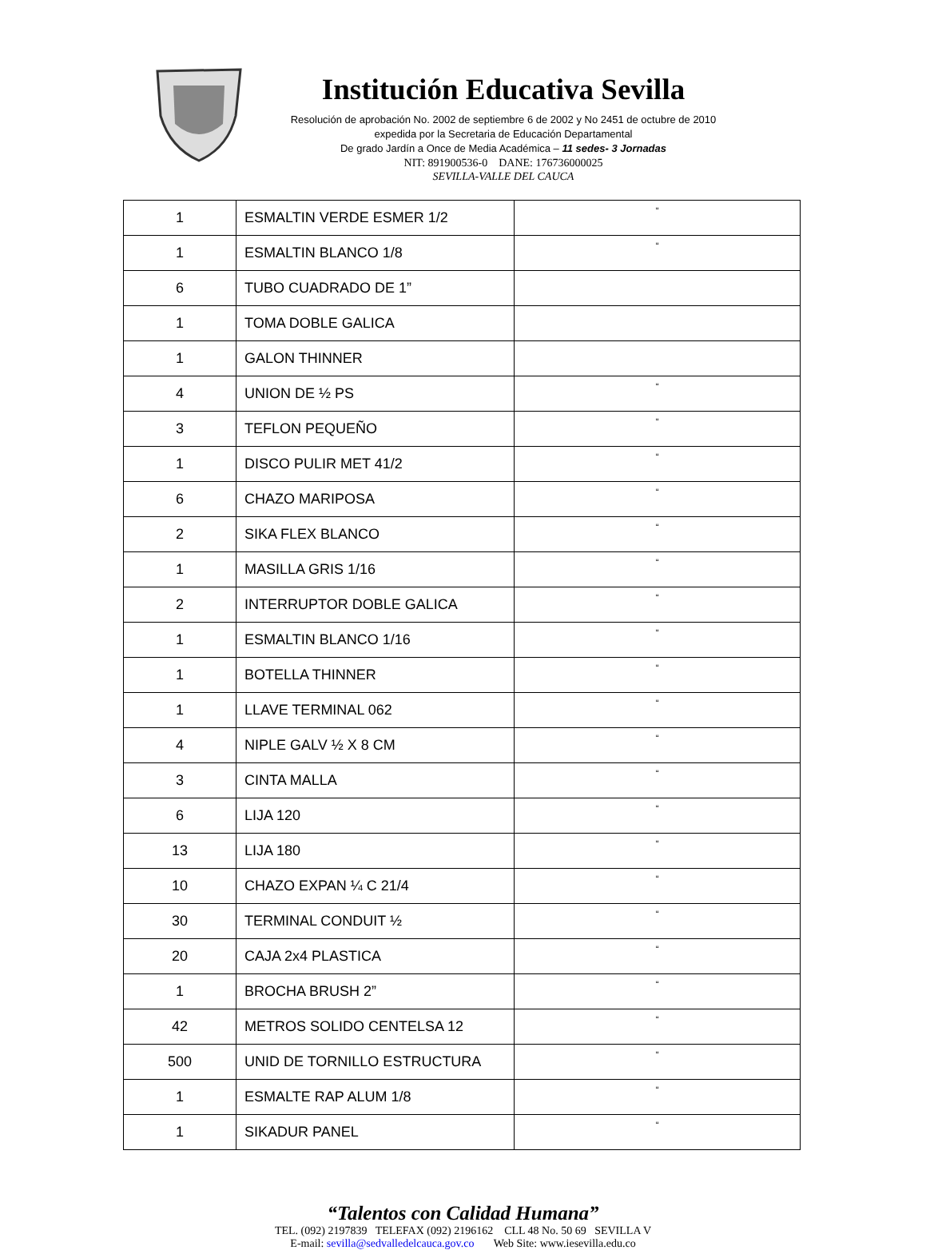Institución Educativa Sevilla
Resolución de aprobación No. 2002 de septiembre 6 de 2002 y No 2451 de octubre de 2010
expedida por la Secretaria de Educación Departamental
De grado Jardín a Once de Media Académica – 11 sedes- 3 Jornadas
NIT: 891900536-0 DANE: 176736000025
SEVILLA-VALLE DEL CAUCA
| 1 | ESMALTIN VERDE ESMER 1/2 | “ |
| 1 | ESMALTIN BLANCO 1/8 | “ |
| 6 | TUBO CUADRADO DE 1” | |
| 1 | TOMA DOBLE GALICA | |
| 1 | GALON THINNER | |
| 4 | UNION DE ½ PS | “ |
| 3 | TEFLON PEQUEÑO | “ |
| 1 | DISCO PULIR MET 41/2 | “ |
| 6 | CHAZO MARIPOSA | “ |
| 2 | SIKA FLEX BLANCO | “ |
| 1 | MASILLA GRIS 1/16 | “ |
| 2 | INTERRUPTOR DOBLE GALICA | “ |
| 1 | ESMALTIN BLANCO 1/16 | “ |
| 1 | BOTELLA THINNER | “ |
| 1 | LLAVE TERMINAL 062 | “ |
| 4 | NIPLE GALV ½ X 8 CM | “ |
| 3 | CINTA MALLA | “ |
| 6 | LIJA 120 | “ |
| 13 | LIJA 180 | “ |
| 10 | CHAZO EXPAN ¼ C 21/4 | “ |
| 30 | TERMINAL CONDUIT ½ | “ |
| 20 | CAJA 2x4 PLASTICA | “ |
| 1 | BROCHA BRUSH 2” | “ |
| 42 | METROS SOLIDO CENTELSA 12 | “ |
| 500 | UNID DE TORNILLO ESTRUCTURA | “ |
| 1 | ESMALTE RAP ALUM 1/8 | “ |
| 1 | SIKADUR PANEL | “ |
“Talentos con Calidad Humana”
TEL. (092) 2197839 TELEFAX (092) 2196162 CLL 48 No. 50 69 SEVILLA V
E-mail: sevilla@sedvalledelcauca.gov.co Web Site: www.iesevilla.edu.co